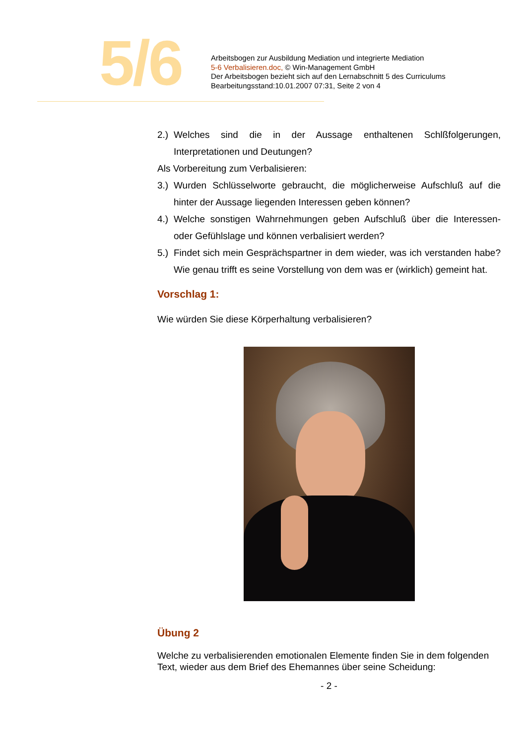5/6
Arbeitsbogen zur Ausbildung Mediation und integrierte Mediation
5-6 Verbalisieren.doc, © Win-Management GmbH
Der Arbeitsbogen bezieht sich auf den Lernabschnitt 5 des Curriculums
Bearbeitungsstand:10.01.2007 07:31, Seite 2 von 4
2.) Welches sind die in der Aussage enthaltenen Schlßfolgerungen, Interpretationen und Deutungen?
Als Vorbereitung zum Verbalisieren:
3.) Wurden Schlüsselworte gebraucht, die möglicherweise Aufschluß auf die hinter der Aussage liegenden Interessen geben können?
4.) Welche sonstigen Wahrnehmungen geben Aufschluß über die Interessen- oder Gefühlslage und können verbalisiert werden?
5.) Findet sich mein Gesprächspartner in dem wieder, was ich verstanden habe? Wie genau trifft es seine Vorstellung von dem was er (wirklich) gemeint hat.
Vorschlag 1:
Wie würden Sie diese Körperhaltung verbalisieren?
Übung 2
Welche zu verbalisierenden emotionalen Elemente finden Sie in dem folgenden Text, wieder aus dem Brief des Ehemannes über seine Scheidung:
- 2 -